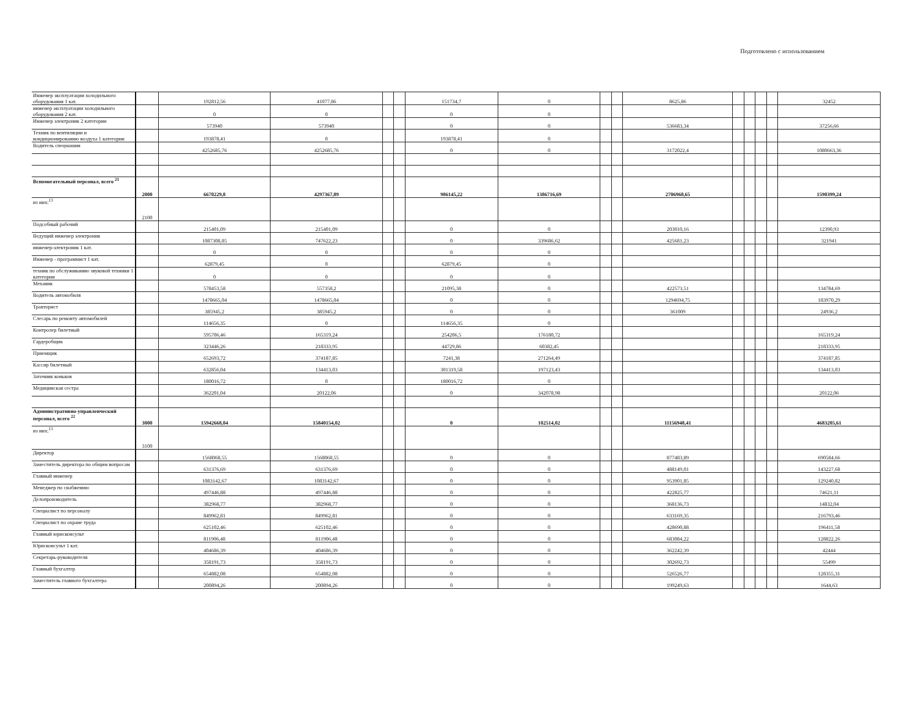Подготовлено с использованием
| Инженер эксплуатации холодильного оборудования 1 кат. | | 192812,56 | 41077,86 | | | 151734,7 | 0 | | | 8625,86 | | | | | 32452 |
| инженер эксплуатации холодильного оборудования 2 кат. | | 0 | 0 | | | 0 | 0 | | | | | | | | |
| Инженер электроник 2 категории | | 573940 | 573940 | | | 0 | 0 | | | 536683,34 | | | | | 37256,66 |
| Техник по вентиляции и кондиционированию воздуха 1 категории | | 193878,41 | 0 | | | 193878,41 | 0 | | | | | | | | |
| Водитель спецмашин | | 4252685,76 | 4252685,76 | | | 0 | 0 | | | 3172022,4 | | | | | 1080663,36 |
| Вспомогательный персонал, всего <sup>21</sup> | 2000 | 6670229,8 | 4297367,89 | | | 986145,22 | 1386716,69 | | | 2706968,65 | | | | | 1590399,24 |
| из них:<sup>13</sup> | 2100 | | | | | | | | | | | | | | |
| Подсобный рабочий | | 215401,09 | 215401,09 | | | 0 | 0 | | | 203010,16 | | | | | 12390,93 |
| Ведущий инженер электроник | | 1087308,85 | 747622,23 | | | 0 | 339686,62 | | | 425681,23 | | | | | 321941 |
| инженер-электроник 1 кат. | | 0 | 0 | | | 0 | 0 | | | | | | | | |
| Инженер - программист 1 кат. | | 62879,45 | 0 | | | 62879,45 | 0 | | | | | | | | |
| техник по обслуживанию звуковой техники 1 категории | | 0 | 0 | | | 0 | 0 | | | | | | | | |
| Механик | | 578453,58 | 557358,2 | | | 21095,38 | 0 | | | 422573,51 | | | | | 134784,69 |
| Водитель автомобиля | | 1478665,04 | 1478665,04 | | | 0 | 0 | | | 1294694,75 | | | | | 183970,29 |
| Тракторист | | 385945,2 | 385945,2 | | | 0 | 0 | | | 361009 | | | | | 24936,2 |
| Слесарь по ремонту автомобилей | | 114656,35 | 0 | | | 114656,35 | 0 | | | | | | | | |
| Контролер билетный | | 595706,46 | 165319,24 | | | 254206,5 | 176180,72 | | | | | | | | 165319,24 |
| Гардеробщик | | 323446,26 | 218333,95 | | | 44729,86 | 60382,45 | | | | | | | | 218333,95 |
| Приемщик | | 652693,72 | 374187,85 | | | 7241,38 | 271264,49 | | | | | | | | 374187,85 |
| Кассир билетный | | 632856,04 | 134413,03 | | | 301319,58 | 197123,43 | | | | | | | | 134413,03 |
| Заточник коньков | | 180016,72 | 0 | | | 180016,72 | 0 | | | | | | | | |
| Медицинская сестра | | 362201,04 | 20122,06 | | | 0 | 342078,98 | | | | | | | | 20122,06 |
| Административно-управленческий персонал, всего <sup>22</sup> | 3000 | 15942668,04 | 15840154,02 | | | 0 | 102514,02 | | | 11156948,41 | | | | | 4683205,61 |
| из них:<sup>13</sup> | 3100 | | | | | | | | | | | | | | |
| Директор | | 1568068,55 | 1568068,55 | | | 0 | 0 | | | 877483,89 | | | | | 690584,66 |
| Заместитель директора по общим вопросам | | 631376,69 | 631376,69 | | | 0 | 0 | | | 488149,01 | | | | | 143227,68 |
| Главный инженер | | 1083142,67 | 1083142,67 | | | 0 | 0 | | | 953901,85 | | | | | 129240,82 |
| Менеджер по снабжению | | 497446,88 | 497446,88 | | | 0 | 0 | | | 422825,77 | | | | | 74621,11 |
| Делопроизводитель | | 382968,77 | 382968,77 | | | 0 | 0 | | | 368136,73 | | | | | 14832,04 |
| Специалист по персоналу | | 849962,81 | 849962,81 | | | 0 | 0 | | | 633169,35 | | | | | 216793,46 |
| Специалист по охране труда | | 625102,46 | 625102,46 | | | 0 | 0 | | | 428690,88 | | | | | 196411,58 |
| Главный юрисконсульт | | 811906,48 | 811906,48 | | | 0 | 0 | | | 683084,22 | | | | | 128822,26 |
| Юрисконсульт 1 кат. | | 404686,39 | 404686,39 | | | 0 | 0 | | | 362242,39 | | | | | 42444 |
| Секретарь-руководителя | | 358191,73 | 358191,73 | | | 0 | 0 | | | 302692,73 | | | | | 55499 |
| Главный бухгалтер | | 654882,08 | 654882,08 | | | 0 | 0 | | | 526526,77 | | | | | 128355,31 |
| Заместитель главного бухгалтера | | 200894,26 | 200894,26 | | | 0 | 0 | | | 199249,63 | | | | | 1644,63 |